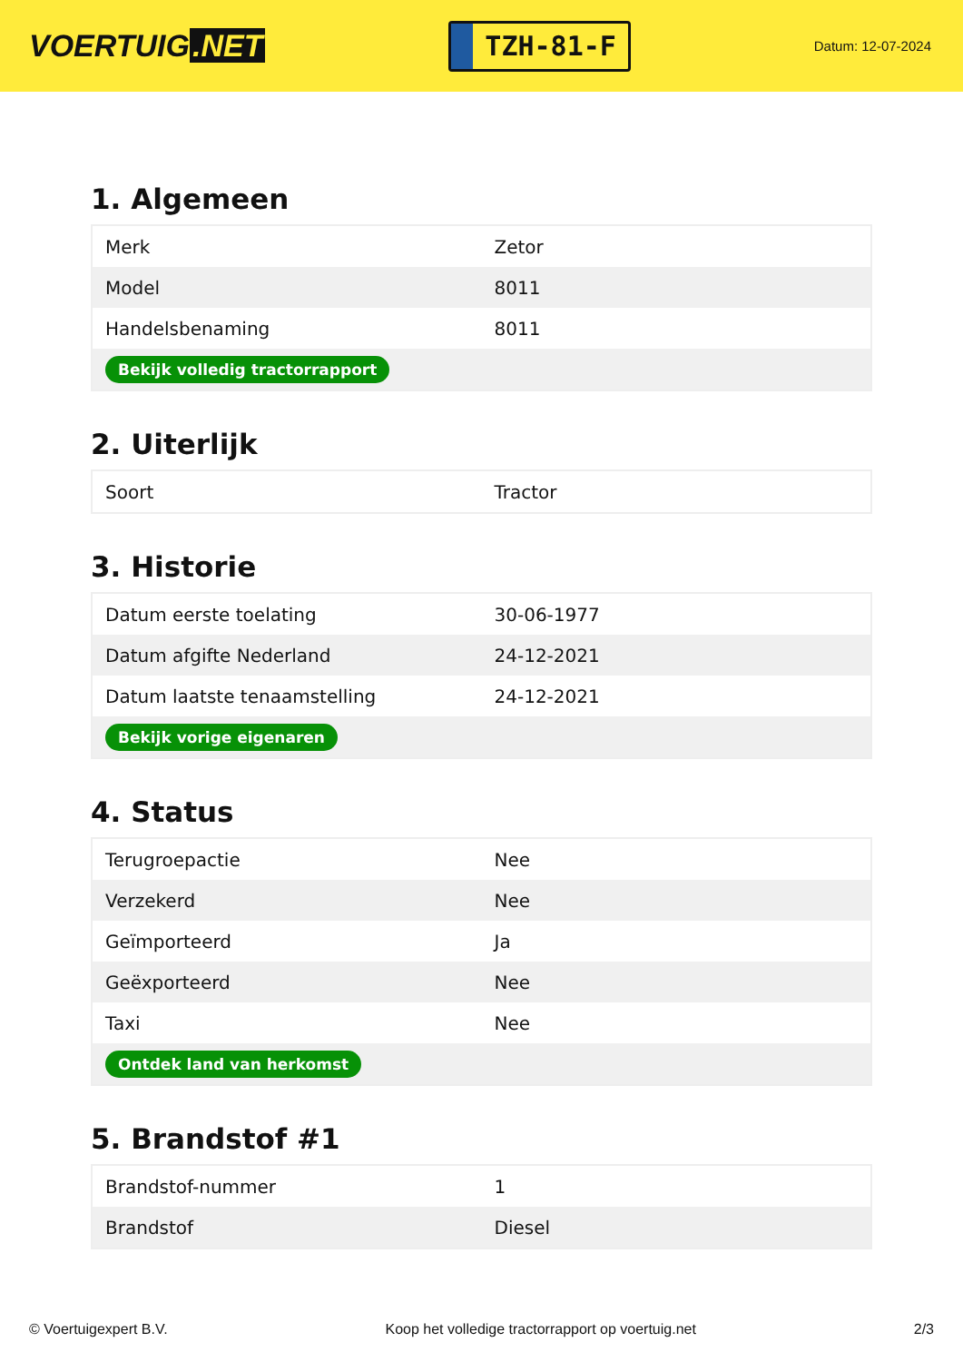VOERTUIG.NET
TZH-81-F
Datum: 12-07-2024
1. Algemeen
| Merk | Zetor |
| Model | 8011 |
| Handelsbenaming | 8011 |
| Bekijk volledig tractorrapport | |
2. Uiterlijk
| Soort | Tractor |
3. Historie
| Datum eerste toelating | 30-06-1977 |
| Datum afgifte Nederland | 24-12-2021 |
| Datum laatste tenaamstelling | 24-12-2021 |
| Bekijk vorige eigenaren | |
4. Status
| Terugroepactie | Nee |
| Verzekerd | Nee |
| Geïmporteerd | Ja |
| Geëxporteerd | Nee |
| Taxi | Nee |
| Ontdek land van herkomst | |
5. Brandstof #1
| Brandstof-nummer | 1 |
| Brandstof | Diesel |
© Voertuigexpert B.V. Koop het volledige tractorrapport op voertuig.net 2/3